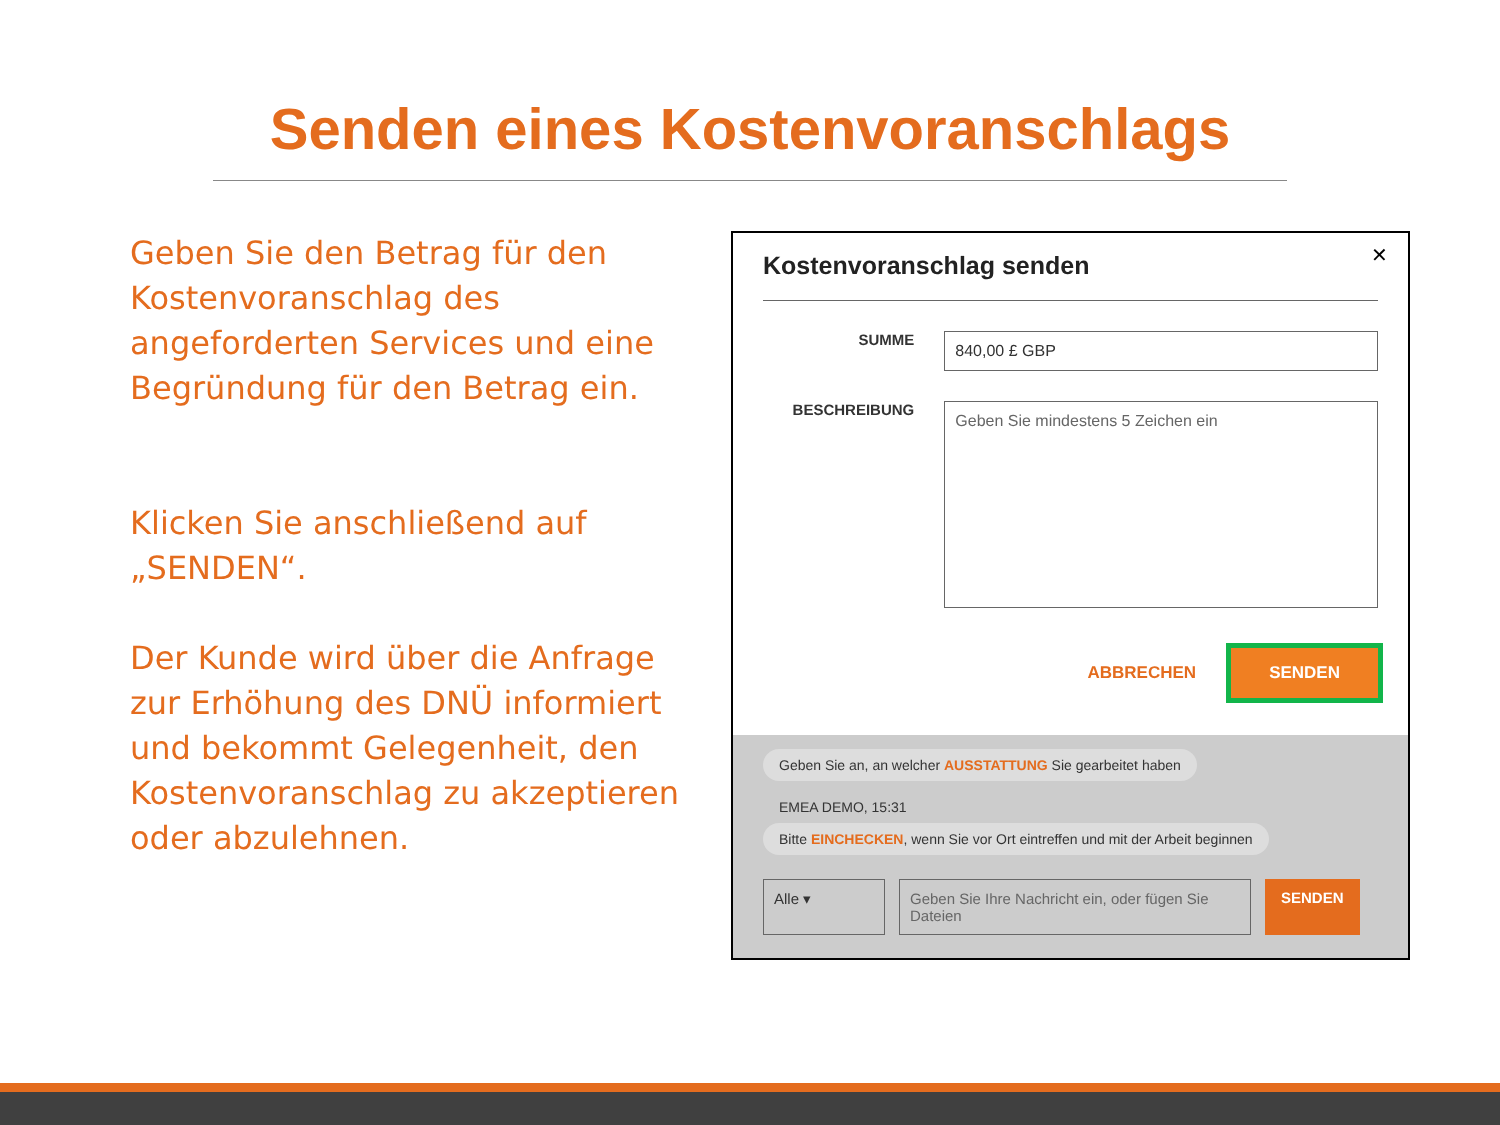Senden eines Kostenvoranschlags
Geben Sie den Betrag für den Kostenvoranschlag des angeforderten Services und eine Begründung für den Betrag ein.
Klicken Sie anschließend auf „SENDEN“.
Der Kunde wird über die Anfrage zur Erhöhung des DNÜ informiert und bekommt Gelegenheit, den Kostenvoranschlag zu akzeptieren oder abzulehnen.
Kostenvoranschlag senden
✕
SUMME
840,00 £ GBP
BESCHREIBUNG
Geben Sie mindestens 5 Zeichen ein
ABBRECHEN SENDEN
Geben Sie an, an welcher AUSSTATTUNG Sie gearbeitet haben
EMEA DEMO, 15:31
Bitte EINCHECKEN, wenn Sie vor Ort eintreffen und mit der Arbeit beginnen
Alle ▾ Geben Sie Ihre Nachricht ein, oder fügen Sie Dateien SENDEN